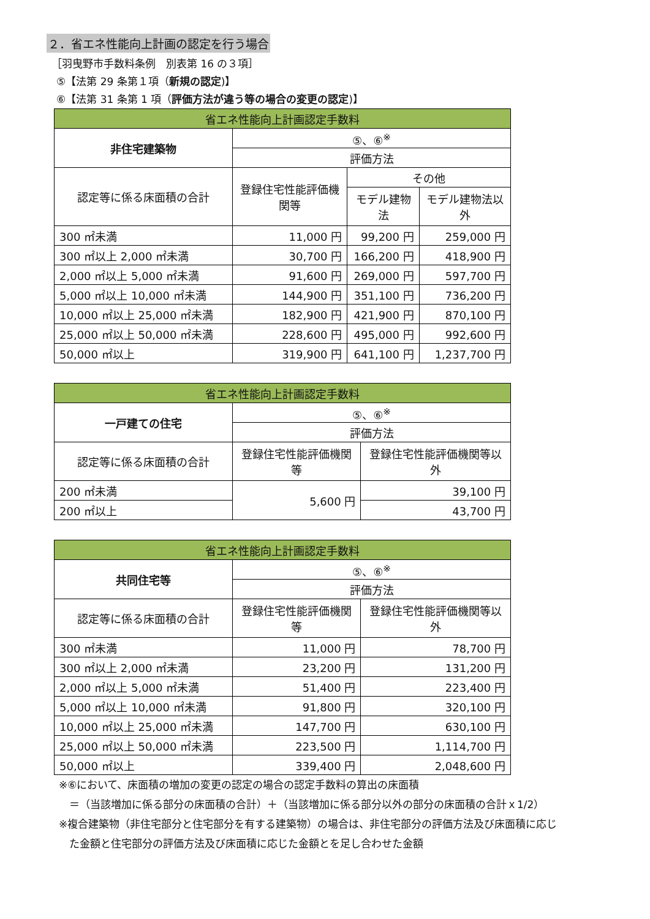２．省エネ性能向上計画の認定を行う場合
［羽曳野市手数料条例　別表第 16 の３項］
⑤【法第 29 条第１項（新規の認定)】
⑥【法第 31 条第 1 項（評価方法が違う等の場合の変更の認定)】
| 省エネ性能向上計画認定手数料 | | | |
| --- | --- | --- | --- |
| 非住宅建築物 | ⑤、⑥<sup>※</sup> | | |
| | 評価方法 | | |
| 認定等に係る床面積の合計 | 登録住宅性能評価機関等 | その他 | |
| | | モデル建物法 | モデル建物法以外 |
| 300 ㎡未満 | 11,000 円 | 99,200 円 | 259,000 円 |
| 300 ㎡以上 2,000 ㎡未満 | 30,700 円 | 166,200 円 | 418,900 円 |
| 2,000 ㎡以上 5,000 ㎡未満 | 91,600 円 | 269,000 円 | 597,700 円 |
| 5,000 ㎡以上 10,000 ㎡未満 | 144,900 円 | 351,100 円 | 736,200 円 |
| 10,000 ㎡以上 25,000 ㎡未満 | 182,900 円 | 421,900 円 | 870,100 円 |
| 25,000 ㎡以上 50,000 ㎡未満 | 228,600 円 | 495,000 円 | 992,600 円 |
| 50,000 ㎡以上 | 319,900 円 | 641,100 円 | 1,237,700 円 |
| 省エネ性能向上計画認定手数料 | | |
| --- | --- | --- |
| 一戸建ての住宅 | ⑤、⑥<sup>※</sup> | |
| | 評価方法 | |
| 認定等に係る床面積の合計 | 登録住宅性能評価機関等 | 登録住宅性能評価機関等以外 |
| 200 ㎡未満 | 5,600 円 | 39,100 円 |
| 200 ㎡以上 | | 43,700 円 |
| 省エネ性能向上計画認定手数料 | | |
| --- | --- | --- |
| 共同住宅等 | ⑤、⑥<sup>※</sup> | |
| | 評価方法 | |
| 認定等に係る床面積の合計 | 登録住宅性能評価機関等 | 登録住宅性能評価機関等以外 |
| 300 ㎡未満 | 11,000 円 | 78,700 円 |
| 300 ㎡以上 2,000 ㎡未満 | 23,200 円 | 131,200 円 |
| 2,000 ㎡以上 5,000 ㎡未満 | 51,400 円 | 223,400 円 |
| 5,000 ㎡以上 10,000 ㎡未満 | 91,800 円 | 320,100 円 |
| 10,000 ㎡以上 25,000 ㎡未満 | 147,700 円 | 630,100 円 |
| 25,000 ㎡以上 50,000 ㎡未満 | 223,500 円 | 1,114,700 円 |
| 50,000 ㎡以上 | 339,400 円 | 2,048,600 円 |
※⑥において、床面積の増加の変更の認定の場合の認定手数料の算出の床面積
　＝（当該増加に係る部分の床面積の合計）＋（当該増加に係る部分以外の部分の床面積の合計ｘ1/2）
※複合建築物（非住宅部分と住宅部分を有する建築物）の場合は、非住宅部分の評価方法及び床面積に応じ
　た金額と住宅部分の評価方法及び床面積に応じた金額とを足し合わせた金額